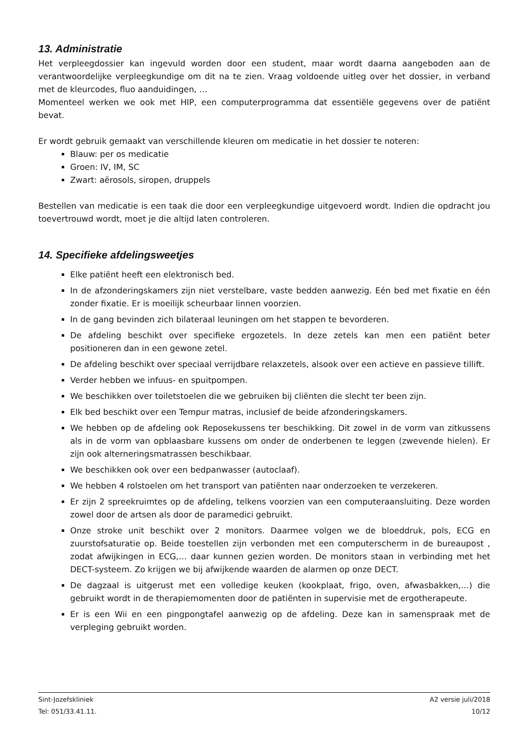13. Administratie
Het verpleegdossier kan ingevuld worden door een student, maar wordt daarna aangeboden aan de verantwoordelijke verpleegkundige om dit na te zien. Vraag voldoende uitleg over het dossier, in verband met de kleurcodes, fluo aanduidingen, …
Momenteel werken we ook met HIP, een computerprogramma dat essentiële gegevens over de patiënt bevat.
Er wordt gebruik gemaakt van verschillende kleuren om medicatie in het dossier te noteren:
Blauw: per os medicatie
Groen: IV, IM, SC
Zwart: aërosols, siropen, druppels
Bestellen van medicatie is een taak die door een verpleegkundige uitgevoerd wordt. Indien die opdracht jou toevertrouwd wordt, moet je die altijd laten controleren.
14. Specifieke afdelingsweetjes
Elke patiënt heeft een elektronisch bed.
In de afzonderingskamers zijn niet verstelbare, vaste bedden aanwezig. Eén bed met fixatie en één zonder fixatie. Er is moeilijk scheurbaar linnen voorzien.
In de gang bevinden zich bilateraal leuningen om het stappen te bevorderen.
De afdeling beschikt over specifieke ergozetels. In deze zetels kan men een patiënt beter positioneren dan in een gewone zetel.
De afdeling beschikt over speciaal verrijdbare relaxzetels, alsook over een actieve en passieve tillift.
Verder hebben we infuus- en spuitpompen.
We beschikken over toiletstoelen die we gebruiken bij cliënten die slecht ter been zijn.
Elk bed beschikt over een Tempur matras, inclusief de beide afzonderingskamers.
We hebben op de afdeling ook Reposekussens ter beschikking. Dit zowel in de vorm van zitkussens als in de vorm van opblaasbare kussens om onder de onderbenen te leggen (zwevende hielen). Er zijn ook alterneringsmatrassen beschikbaar.
We beschikken ook over een bedpanwasser (autoclaaf).
We hebben 4 rolstoelen om het transport van patiënten naar onderzoeken te verzekeren.
Er zijn 2 spreekruimtes op de afdeling, telkens voorzien van een computeraansluiting. Deze worden zowel door de artsen als door de paramedici gebruikt.
Onze stroke unit beschikt over 2 monitors. Daarmee volgen we de bloeddruk, pols, ECG en zuurstofsaturatie op. Beide toestellen zijn verbonden met een computerscherm in de bureaupost , zodat afwijkingen in ECG,… daar kunnen gezien worden. De monitors staan in verbinding met het DECT-systeem. Zo krijgen we bij afwijkende waarden de alarmen op onze DECT.
De dagzaal is uitgerust met een volledige keuken (kookplaat, frigo, oven, afwasbakken,…) die gebruikt wordt in de therapiemomenten door de patiënten in supervisie met de ergotherapeute.
Er is een Wii en een pingpongtafel aanwezig op de afdeling. Deze kan in samenspraak met de verpleging gebruikt worden.
Sint-Jozefskliniek
Tel: 051/33.41.11.
A2 versie juli/2018
10/12